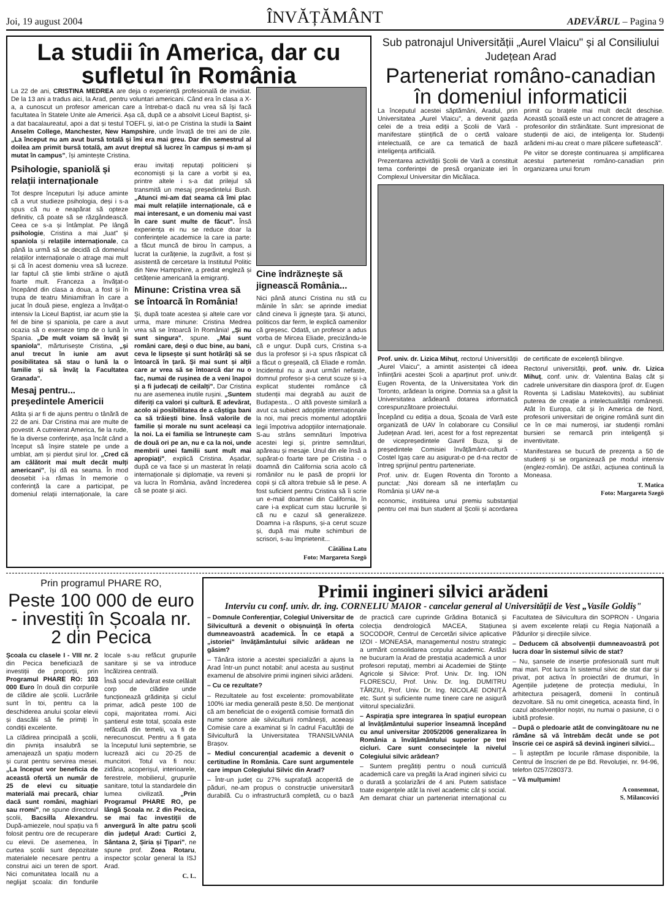Joi, 19 august 2004 ÎNVĂȚĂMÂNT ADEVĂRUL – Pagina 9
La studii în America, dar cu sufletul în România
La 22 de ani, CRISTINA MEDREA are deja o experiență profesională de invidiat. De la 13 ani a tradus aici, la Arad, pentru voluntari americani. Când era în clasa a X-a, a cunoscut un profesor american care a întrebat-o dacă nu vrea să își facă facultatea în Statele Unite ale Americii. Așa că, după ce a absolvit Liceul Baptist, și-a dat bacalaureatul, apoi a dat și testul TOEFL și, iat-o pe Cristina la studii la Saint Anselm College, Manchester, New Hampshire, unde învață de trei ani de zile. „La început nu am avut bursă totală și îmi era mai greu. Dar din semestrul al doilea am primit bursă totală, am avut dreptul să lucrez în campus și m-am și mutat în campus", își amintește Cristina.
Psihologie, spaniolă și relații internaționale
Tot despre începuturi își aduce aminte că a vrut studieze psihologia, deși i s-a spus că nu e neapărat să opteze definitiv, că poate să se răzgândească. Ceea ce s-a și întâmplat. Pe lângă psihologie, Cristina a mai „luat" și spaniola și relațiile internaționale, ca până la urmă să se decidă că domeniul relațiilor internaționale o atrage mai mult și că în acest domeniu vrea să lucreze. Iar faptul că știe limbi străine o ajută foarte mult. Franceza a învățat-o începând din clasa a doua, a fost și în trupa de teatru Miniamifran în care a jucat în două piese, engleza a învățat-o intensiv la Liceul Baptist, iar acum știe la fel de bine și spaniola, pe care a avut ocazia să o exerseze timp de o lună în Spania. „De mult voiam să învăț și spaniola", mărturisește Cristina, „și anul trecut în iunie am avut posibilitatea să stau o lună la o familie și să învăț la Facultatea Granada".
Mesaj pentru... președintele Americii
Atâta și ar fi de ajuns pentru o tânără de 22 de ani. Dar Cristina mai are multe de povestit. A cutreierat America, fie la rude, fie la diverse conferințe, așa încât când a început să înșire statele pe unde a umblat, am și pierdut șirul lor. „Cred că am călătorit mai mult decât mulți americani", își dă ea seama. În mod deosebit i-a rămas în memorie o conferință la care a participat, pe domeniul relații internaționale, la care erau invitați reputați politicieni și economiști și la care a vorbit și ea, printre altele i s-a dat prilejul să transmită un mesaj președintelui Bush. „Atunci mi-am dat seama că îmi plac mai mult relațiile internaționale, că e mai interesant, e un domeniu mai vast în care sunt multe de făcut". Însă experiența ei nu se reduce doar la conferințele academice la care ia parte: a făcut muncă de birou în campus, a lucrat la curățenie, la zugrăvit, a fost și asistentă de cercetare la Institutul Politic din New Hampshire, a predat engleză și cetățenie americană la emigranți.
Minune: Cristina vrea să se întoarcă în România!
Și, după toate acestea și altele care vor urma, mare minune: Cristina Medrea vrea să se întoarcă în România! „Și nu sunt singura", spune. „Mai sunt români care, deși o duc bine, au bani, ceva le lipsește și sunt hotărâți să se întoarcă în țară. Și mai sunt și alții care ar vrea să se întoarcă dar nu o fac, numai de rușinea de a veni înapoi și a fi judecați de ceilalți". Dar Cristina nu are asemenea inutile rușini. „Suntem diferiți ca valori și cultură. E adevărat, acolo ai posibilitatea de a câștiga bani ca să trăiești bine. Însă valorile de familie și morale nu sunt aceleași ca la noi. La ei familia se întrunește cam de două ori pe an, nu e ca la noi, unde membrii unei familii sunt mult mai apropiați", explică Cristina. Așadar, după ce va face și un masterat în relații internaționale și diplomație, va reveni și va lucra în România, având încrederea că se poate și aici.
Cine îndrăznește să jignească România...
Nici până atunci Cristina nu stă cu mâinile în sân: se aprinde imediat când cineva îi jignește țara. Și atunci, politicos dar ferm, le explică oamenilor că greșesc. Odată, un profesor a adus vorba de Mircea Eliade, precizându-le că e ungur. După curs, Cristina s-a dus la profesor și i-a spus răspicat că a făcut o greșeală, că Eliade e român. Incidentul nu a avut urmări nefaste, domnul profesor și-a cerut scuze și i-a explicat studentei românce că studenții mai degrabă au auzit de Budapesta... O altă poveste similară a avut ca subiect adopțiile internaționale la noi, mai precis momentul adoptării legii împotriva adopțiilor internaționale. S-au strâns semnături împotriva acestei legi și, printre semnături, apăreau și mesaje. Unul din ele însă a supărat-o foarte tare pe Cristina - o doamnă din California scria acolo că românilor nu le pasă de proprii lor copii și că altora trebuie să le pese. A fost suficient pentru Cristina să îi scrie un e-mail doamnei din California, în care i-a explicat cum stau lucrurile și că nu e cazul să generalizeze. Doamna i-a răspuns, și-a cerut scuze și, după mai multe schimburi de scrisori, s-au împrietenit...
Cătălina Latu
Foto: Margareta Szegö
Sub patronajul Universității „Aurel Vlaicu" și al Consiliului Județean Arad
Parteneriat româno-canadian în domeniul informaticii
La începutul acestei săptămâni, Aradul, prin Universitatea „Aurel Vlaicu", a devenit gazda celei de a treia ediții a Școlii de Vară - manifestare științifică de o certă valoare intelectuală, ce are ca tematică de bază inteligența artificială.
Prezentarea activității Școlii de Vară a constituit tema conferinței de presă organizate ieri în Complexul Universitar din Micălaca.
primit cu brațele mai mult decât deschise. Această școală este un act concret de atragere a profesorilor din străinătate. Sunt impresionat de studenții de aici, de inteligența lor. Studenții arădeni mi-au creat o mare plăcere sufletească".
Pe viitor se dorește continuarea și amplificarea acestui parteneriat româno-canadian prin organizarea unui forum
Prof. univ. dr. Lizica Mihuț, rectorul Universității „Aurel Vlaicu", a amintit asistenței că ideea înființării acestei Școli a aparținut prof. univ.dr. Eugen Roventa, de la Universitatea York din Toronto, arădean la origine. Domnia sa a găsit la Universitatea arădeană dotarea informatică corespunzătoare proiectului.
Începând cu ediția a doua, Școala de Vară este organizată de UAV în colaborare cu Consiliul Județean Arad. Ieri, acest for a fost reprezentat de vicepreședintele Gavril Buza, și de președintele Comisiei învățământ-cultură - Costel Igaș care au asigurat-o pe d-na rector de întreg sprijinul pentru parteneriate.
Prof. univ. dr. Eugen Roventa din Toronto a punctat: „Noi doream să ne interfațăm cu România și UAV ne-a
economic, instituirea unui premiu substanțial pentru cel mai bun student al Școlii și acordarea de certificate de excelență bilingve.
Rectorul universității, prof. univ. dr. Lizica Mihuț, conf. univ. dr. Valentina Balaș cât și cadrele universitare din diaspora (prof. dr. Eugen Roventa și Ladislau Matekovits), au subliniat puterea de creație a intelectualității românești. Atât în Europa, cât și în America de Nord, profesorii universitari de origine română sunt din ce în ce mai numeroși, iar studenții români bursieri se remarcă prin inteligență și inventivitate.
Manifestarea se bucură de prezența a 50 de studenți și se organizează pe modul intensiv (englez-român). De astăzi, acțiunea continuă la Moneasa.
T. Matica
Foto: Margareta Szegö
Prin programul PHARE RO,
Peste 100 000 de euro - investiți în Școala nr. 2 din Pecica
Școala cu clasele I - VIII nr. 2 din Pecica beneficiază de investiții de proporții, prin Programul PHARE RO: 103 000 Euro în două din corpurile de clădire ale școlii. Lucrările sunt în toi, pentru ca la deschiderea anului școlar elevii și dascălii să fie primiți în condiții excelente.
La clădirea principală a școlii, din pivnița insalubră se amenajează un spațiu modern și curat pentru servirea mesei. „La început vor beneficia de această ofertă un număr de 25 de elevi cu situație materială mai precară, chiar dacă sunt români, maghiari sau rromi", ne spune directorul școlii, Bacsilla Alexandru. După-amiezele, noul spațiu va fi folosit pentru ore de recuperare cu elevii. De asemenea, în curtea școlii sunt depozitate materialele necesare pentru a construi aici un teren de sport. Nici comunitatea locală nu a neglijat școala: din fondurile locale s-au refăcut grupurile sanitare și se va introduce încălzirea centrală.
Însă șocul adevărat este celălalt corp de clădire unde funcționează grădinița și ciclul primar, adică peste 100 de copii, majoritatea rromi. Aici șantierul este total, școala este refăcută din temelii, va fi de nerecunoscut. Pentru a fi gata la începutul lunii septembrie, se lucrează aici cu 20-25 de muncitori. Totul va fi nou: zidăria, acoperișul, interioarele, ferestrele, mobilierul, grupurile sanitare, totul la standardele din lumea civilizată. „Prin Programul PHARE RO, pe lângă Școala nr. 2 din Pecica, se mai fac investiții de anvergură în alte patru școli din județul Arad: Curtici 2, Sântana 2, Șiria și Țipari", ne spune prof. Zoea Rotaru, inspector școlar general la ISJ Arad.
C. L.
Primii ingineri silvici arădeni
Interviu cu conf. univ. dr. ing. CORNELIU MAIOR - cancelar general al Universității de Vest „Vasile Goldiș"
– Domnule Conferențiar, Colegiul Universitar de Silvicultură a devenit o obișnuință în oferta dumneavoastră academică. În ce etapă a „istoriei" învățământului silvic arădean ne găsim?
– Tânăra istorie a acestei specializări a ajuns la Arad într-un punct notabil: anul acesta au susținut examenul de absolvire primii ingineri silvici arădeni.
– Cu ce rezultate?
– Rezultatele au fost excelente: promovabilitate 100% iar media generală peste 8,50. De menționat că am beneficiat de o exigentă comisie formată din nume sonore ale silviculturii românești, aceeași Comisie care a examinat și în cadrul Facultății de Silvicultură la Universitatea TRANSILVANIA Brașov.
– Mediul concurențial academic a devenit o certitudine în România. Care sunt argumentele care impun Colegiului Silvic din Arad?
– Într-un județ cu 27% suprafață acoperită de păduri, ne-am propus o construcție universitară durabilă. Cu o infrastructură completă, cu o bază de practică care cuprinde Grădina Botanică și colecția dendrologică MACEA, Stațiunea SOCODOR, Centrul de Cercetări silvice aplicative IZOI - MONEASA, managementul nostru strategic a urmărit consolidarea corpului academic. Astăzi ne bucuram la Arad de prestația academică a unor profesori reputați, membri ai Academiei de Științe Agricole și Silvice: Prof. Univ. Dr. Ing. ION FLORESCU, Prof. Univ. Dr. Ing. DUMITRU TÂRZIU, Prof. Univ. Dr. Ing. NICOLAE DONIȚĂ etc. Sunt și suficiente nume tinere care ne asigură viitorul specializării.
– Aspirația spre integrarea în spațiul european al învățământului superior înseamnă începând cu anul universitar 2005/2006 generalizarea în România a învățământului superior pe trei cicluri. Care sunt consecințele la nivelul Colegiului silvic arădean?
– Suntem pregătiți pentru o nouă curriculă academică care va pregăti la Arad ingineri silvici cu o durată a școlarizării de 4 ani. Putem satisface toate exigențele atât la nivel academic cât și social. Am demarat chiar un parteneriat internațional cu Facultatea de Silvicultura din SOPRON - Ungaria și avem excelente relații cu Regia Națională a Pădurilor și direcțiile silvice.
– Deducem că absolvenții dumneavoastră pot lucra doar în sistemul silvic de stat?
– Nu, șansele de inserție profesională sunt mult mai mari. Pot lucra în sistemul silvic de stat dar și privat, pot activa în proiectări de drumuri, în Agențiile județene de protecția mediului, în arhitectura peisageră, domenii în continuă dezvoltare. Să nu omit cinegetica, aceasta fiind, în cazul absolvenților noștri, nu numai o pasiune, ci o iubită profesie.
– După o pledoarie atât de convingătoare nu ne rămâne să vă întrebăm decât unde se pot înscrie cei ce aspiră să devină ingineri silvici...
– Îi așteptăm pe locurile rămase disponibile, la Centrul de înscrieri de pe Bd. Revoluției, nr. 94-96, telefon 0257/280373.
– Vă mulțumim!
A consemnat,
S. Milancovici